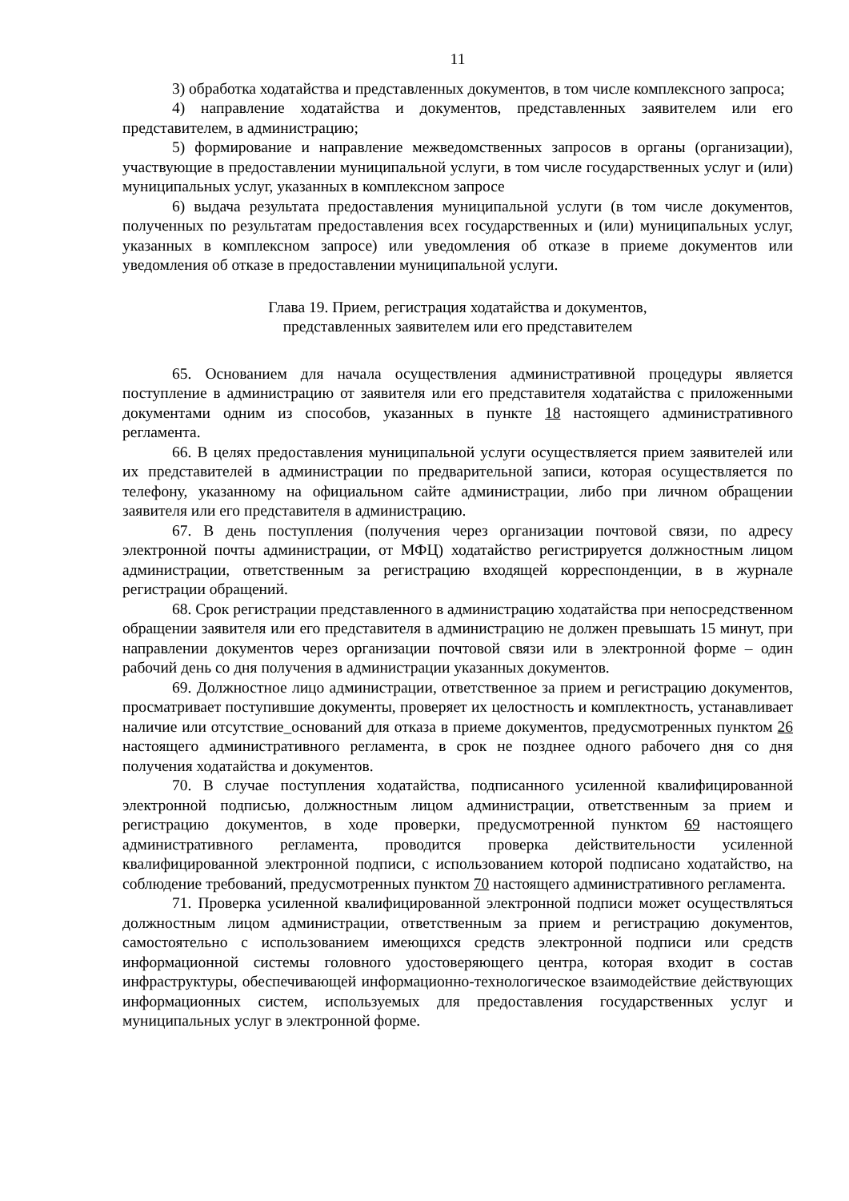11
3) обработка ходатайства и представленных документов, в том числе комплексного запроса;
4) направление ходатайства и документов, представленных заявителем или его представителем, в администрацию;
5) формирование и направление межведомственных запросов в органы (организации), участвующие в предоставлении муниципальной услуги, в том числе государственных услуг и (или) муниципальных услуг, указанных в комплексном запросе
6) выдача результата предоставления муниципальной услуги (в том числе документов, полученных по результатам предоставления всех государственных и (или) муниципальных услуг, указанных в комплексном запросе) или уведомления об отказе в приеме документов или уведомления об отказе в предоставлении муниципальной услуги.
Глава 19. Прием, регистрация ходатайства и документов,
представленных заявителем или его представителем
65. Основанием для начала осуществления административной процедуры является поступление в администрацию от заявителя или его представителя ходатайства с приложенными документами одним из способов, указанных в пункте 18 настоящего административного регламента.
66. В целях предоставления муниципальной услуги осуществляется прием заявителей или их представителей в администрации по предварительной записи, которая осуществляется по телефону, указанному на официальном сайте администрации, либо при личном обращении заявителя или его представителя в администрацию.
67. В день поступления (получения через организации почтовой связи, по адресу электронной почты администрации, от МФЦ) ходатайство регистрируется должностным лицом администрации, ответственным за регистрацию входящей корреспонденции, в в журнале регистрации обращений.
68. Срок регистрации представленного в администрацию ходатайства при непосредственном обращении заявителя или его представителя в администрацию не должен превышать 15 минут, при направлении документов через организации почтовой связи или в электронной форме – один рабочий день со дня получения в администрации указанных документов.
69. Должностное лицо администрации, ответственное за прием и регистрацию документов, просматривает поступившие документы, проверяет их целостность и комплектность, устанавливает наличие или отсутствие_оснований для отказа в приеме документов, предусмотренных пунктом 26 настоящего административного регламента, в срок не позднее одного рабочего дня со дня получения ходатайства и документов.
70. В случае поступления ходатайства, подписанного усиленной квалифицированной электронной подписью, должностным лицом администрации, ответственным за прием и регистрацию документов, в ходе проверки, предусмотренной пунктом 69 настоящего административного регламента, проводится проверка действительности усиленной квалифицированной электронной подписи, с использованием которой подписано ходатайство, на соблюдение требований, предусмотренных пунктом 70 настоящего административного регламента.
71. Проверка усиленной квалифицированной электронной подписи может осуществляться должностным лицом администрации, ответственным за прием и регистрацию документов, самостоятельно с использованием имеющихся средств электронной подписи или средств информационной системы головного удостоверяющего центра, которая входит в состав инфраструктуры, обеспечивающей информационно-технологическое взаимодействие действующих информационных систем, используемых для предоставления государственных услуг и муниципальных услуг в электронной форме.